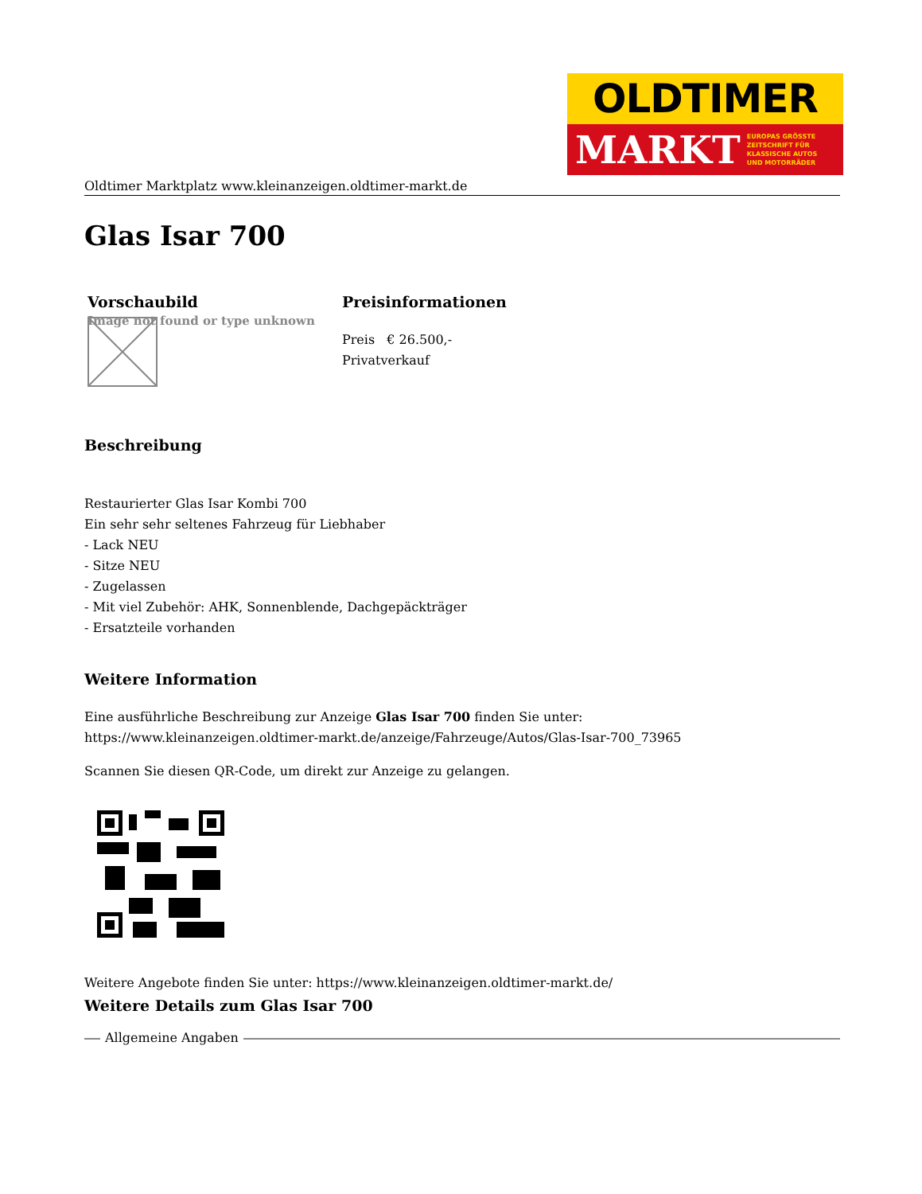OLDTIMER
MARKT EUROPAS GRÖSSTE
ZEITSCHRIFT FÜR
KLASSISCHE AUTOS
UND MOTORRÄDER
Oldtimer Marktplatz www.kleinanzeigen.oldtimer-markt.de
Glas Isar 700
| Vorschaubild | Preisinformationen |
| --- | --- |
| Image not found or type unknown | Preis € 26.500,- Privatverkauf |
Beschreibung
Restaurierter Glas Isar Kombi 700
Ein sehr sehr seltenes Fahrzeug für Liebhaber
- Lack NEU
- Sitze NEU
- Zugelassen
- Mit viel Zubehör: AHK, Sonnenblende, Dachgepäckträger
- Ersatzteile vorhanden
Weitere Information
Eine ausführliche Beschreibung zur Anzeige Glas Isar 700 finden Sie unter:
https://www.kleinanzeigen.oldtimer-markt.de/anzeige/Fahrzeuge/Autos/Glas-Isar-700_73965
Scannen Sie diesen QR-Code, um direkt zur Anzeige zu gelangen.
Weitere Angebote finden Sie unter: https://www.kleinanzeigen.oldtimer-markt.de/
Weitere Details zum Glas Isar 700
Allgemeine Angaben